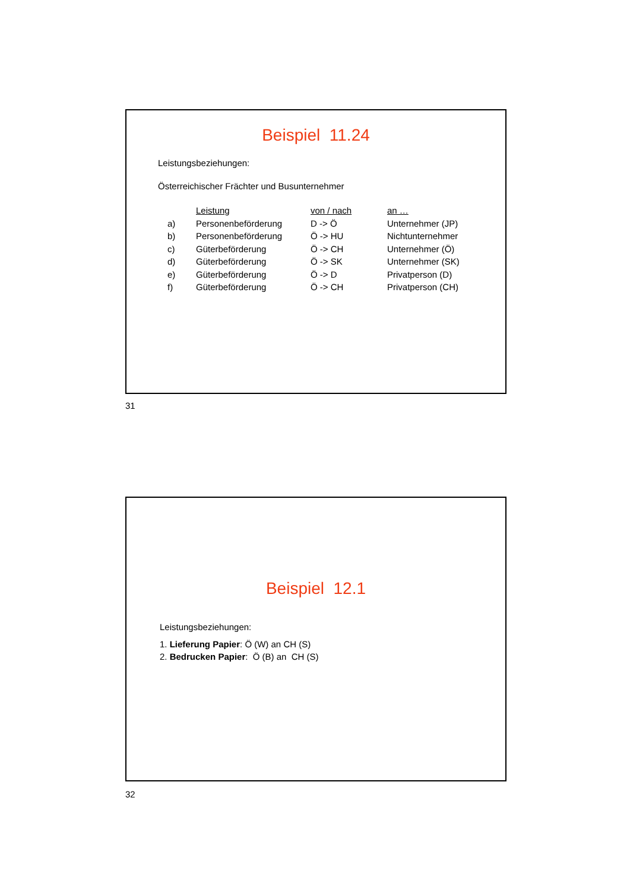Beispiel 11.24
Leistungsbeziehungen:
Österreichischer Frächter und Busunternehmer
| | Leistung | von / nach | an … |
| --- | --- | --- | --- |
| a) | Personenbeförderung | D -> Ö | Unternehmer (JP) |
| b) | Personenbeförderung | Ö -> HU | Nichtunternehmer |
| c) | Güterbeförderung | Ö -> CH | Unternehmer (Ö) |
| d) | Güterbeförderung | Ö -> SK | Unternehmer (SK) |
| e) | Güterbeförderung | Ö -> D | Privatperson (D) |
| f) | Güterbeförderung | Ö -> CH | Privatperson (CH) |
31
Beispiel 12.1
Leistungsbeziehungen:
1. Lieferung Papier: Ö (W) an CH (S)
2. Bedrucken Papier: Ö (B) an CH (S)
32